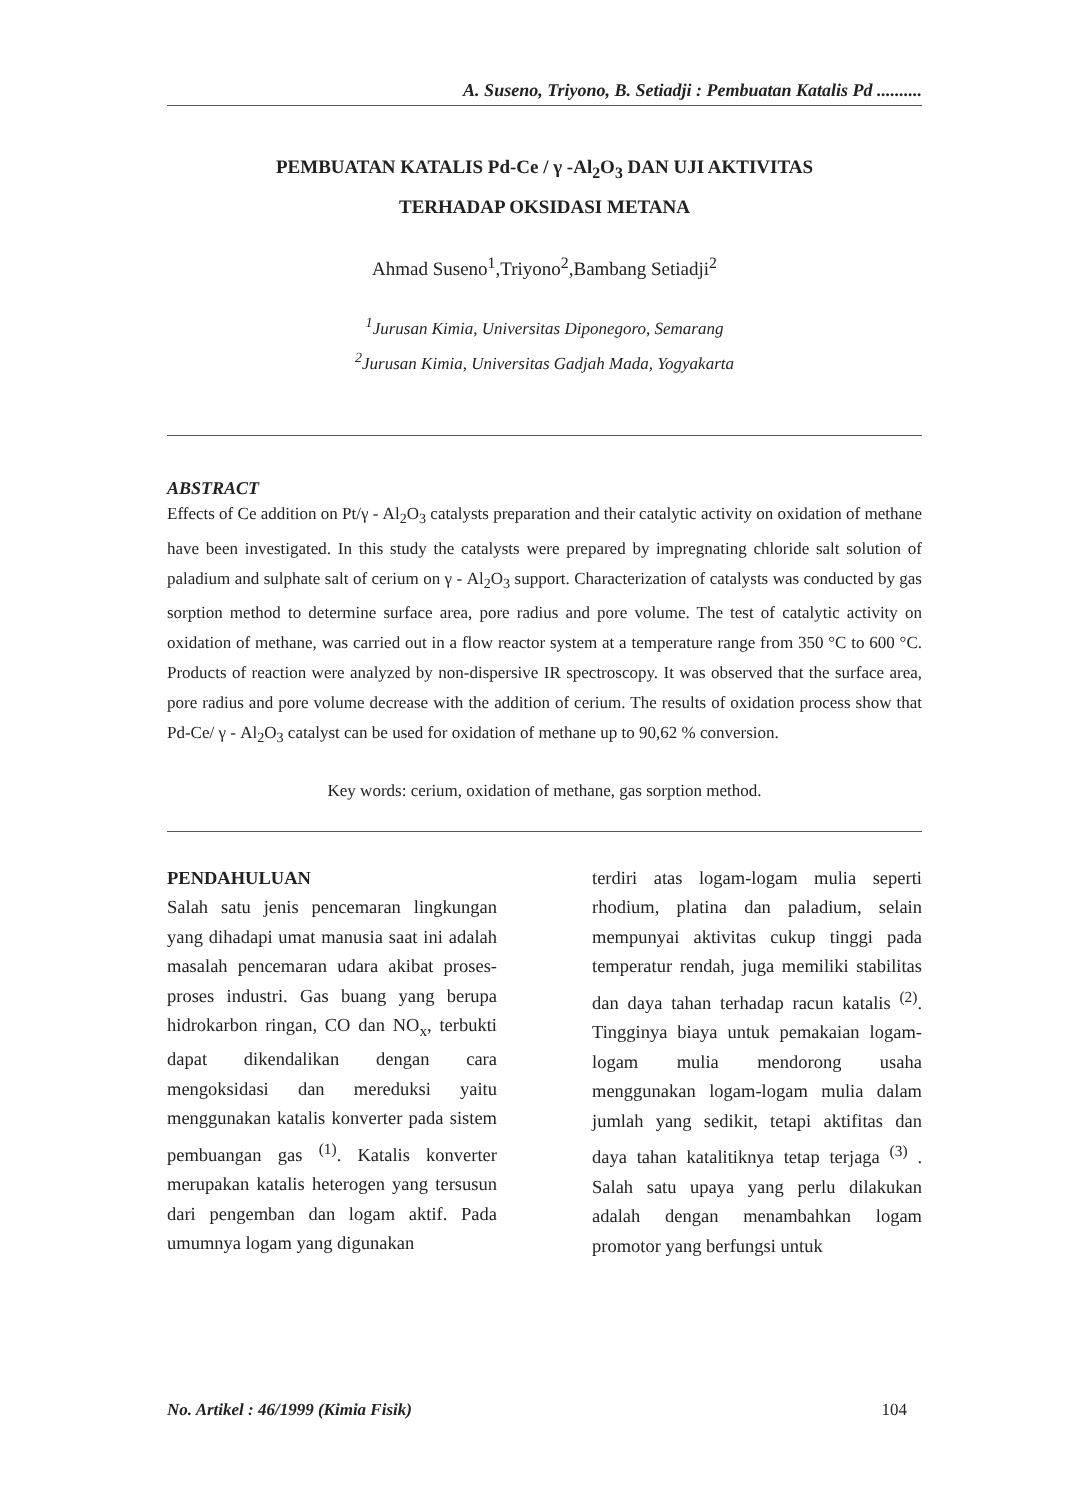A. Suseno, Triyono, B. Setiadji : Pembuatan Katalis Pd ..........
PEMBUATAN KATALIS Pd-Ce / γ -Al<sub>2</sub>O<sub>3</sub> DAN UJI AKTIVITAS
TERHADAP OKSIDASI METANA
Ahmad Suseno<sup>1</sup>,Triyono<sup>2</sup>,Bambang Setiadji<sup>2</sup>
<sup>1</sup> Jurusan Kimia, Universitas Diponegoro, Semarang
<sup>2</sup> Jurusan Kimia, Universitas Gadjah Mada, Yogyakarta
ABSTRACT
Effects of Ce addition on Pt/γ - Al<sub>2</sub>O<sub>3</sub> catalysts preparation and their catalytic activity on oxidation of methane have been investigated. In this study the catalysts were prepared by impregnating chloride salt solution of paladium and sulphate salt of cerium on γ - Al<sub>2</sub>O<sub>3</sub> support. Characterization of catalysts was conducted by gas sorption method to determine surface area, pore radius and pore volume. The test of catalytic activity on oxidation of methane, was carried out in a flow reactor system at a temperature range from 350 °C to 600 °C. Products of reaction were analyzed by non-dispersive IR spectroscopy. It was observed that the surface area, pore radius and pore volume decrease with the addition of cerium. The results of oxidation process show that Pd-Ce/ γ - Al<sub>2</sub>O<sub>3</sub> catalyst can be used for oxidation of methane up to 90,62 % conversion.
Key words: cerium, oxidation of methane, gas sorption method.
PENDAHULUAN
Salah satu jenis pencemaran lingkungan yang dihadapi umat manusia saat ini adalah masalah pencemaran udara akibat proses-proses industri. Gas buang yang berupa hidrokarbon ringan, CO dan NO<sub>x</sub>, terbukti dapat dikendalikan dengan cara mengoksidasi dan mereduksi yaitu menggunakan katalis konverter pada sistem pembuangan gas <sup>(1)</sup>. Katalis konverter merupakan katalis heterogen yang tersusun dari pengemban dan logam aktif. Pada umumnya logam yang digunakan
terdiri atas logam-logam mulia seperti rhodium, platina dan paladium, selain mempunyai aktivitas cukup tinggi pada temperatur rendah, juga memiliki stabilitas dan daya tahan terhadap racun katalis <sup>(2)</sup>. Tingginya biaya untuk pemakaian logam-logam mulia mendorong usaha menggunakan logam-logam mulia dalam jumlah yang sedikit, tetapi aktifitas dan daya tahan katalitiknya tetap terjaga <sup>(3)</sup> . Salah satu upaya yang perlu dilakukan adalah dengan menambahkan logam promotor yang berfungsi untuk
No. Artikel : 46/1999 (Kimia Fisik) 104